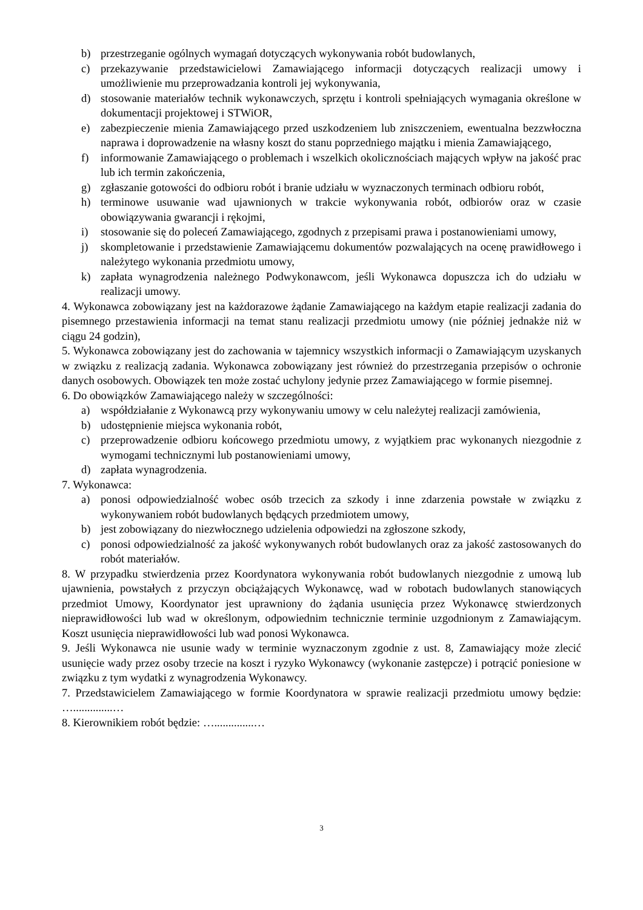b) przestrzeganie ogólnych wymagań dotyczących wykonywania robót budowlanych,
c) przekazywanie przedstawicielowi Zamawiającego informacji dotyczących realizacji umowy i umożliwienie mu przeprowadzania kontroli jej wykonywania,
d) stosowanie materiałów technik wykonawczych, sprzętu i kontroli spełniających wymagania określone w dokumentacji projektowej i STWiOR,
e) zabezpieczenie mienia Zamawiającego przed uszkodzeniem lub zniszczeniem, ewentualna bezzwłoczna naprawa i doprowadzenie na własny koszt do stanu poprzedniego majątku i mienia Zamawiającego,
f) informowanie Zamawiającego o problemach i wszelkich okolicznościach mających wpływ na jakość prac lub ich termin zakończenia,
g) zgłaszanie gotowości do odbioru robót i branie udziału w wyznaczonych terminach odbioru robót,
h) terminowe usuwanie wad ujawnionych w trakcie wykonywania robót, odbiorów oraz w czasie obowiązywania gwarancji i rękojmi,
i) stosowanie się do poleceń Zamawiającego, zgodnych z przepisami prawa i postanowieniami umowy,
j) skompletowanie i przedstawienie Zamawiającemu dokumentów pozwalających na ocenę prawidłowego i należytego wykonania przedmiotu umowy,
k) zapłata wynagrodzenia należnego Podwykonawcom, jeśli Wykonawca dopuszcza ich do udziału w realizacji umowy.
4. Wykonawca zobowiązany jest na każdorazowe żądanie Zamawiającego na każdym etapie realizacji zadania do pisemnego przestawienia informacji na temat stanu realizacji przedmiotu umowy (nie później jednakże niż w ciągu 24 godzin),
5. Wykonawca zobowiązany jest do zachowania w tajemnicy wszystkich informacji o Zamawiającym uzyskanych w związku z realizacją zadania. Wykonawca zobowiązany jest również do przestrzegania przepisów o ochronie danych osobowych. Obowiązek ten może zostać uchylony jedynie przez Zamawiającego w formie pisemnej.
6. Do obowiązków Zamawiającego należy w szczególności:
a) współdziałanie z Wykonawcą przy wykonywaniu umowy w celu należytej realizacji zamówienia,
b) udostępnienie miejsca wykonania robót,
c) przeprowadzenie odbioru końcowego przedmiotu umowy, z wyjątkiem prac wykonanych niezgodnie z wymogami technicznymi lub postanowieniami umowy,
d) zapłata wynagrodzenia.
7. Wykonawca:
a) ponosi odpowiedzialność wobec osób trzecich za szkody i inne zdarzenia powstałe w związku z wykonywaniem robót budowlanych będących przedmiotem umowy,
b) jest zobowiązany do niezwłocznego udzielenia odpowiedzi na zgłoszone szkody,
c) ponosi odpowiedzialność za jakość wykonywanych robót budowlanych oraz za jakość zastosowanych do robót materiałów.
8. W przypadku stwierdzenia przez Koordynatora wykonywania robót budowlanych niezgodnie z umową lub ujawnienia, powstałych z przyczyn obciążających Wykonawcę, wad w robotach budowlanych stanowiących przedmiot Umowy, Koordynator jest uprawniony do żądania usunięcia przez Wykonawcę stwierdzonych nieprawidłowości lub wad w określonym, odpowiednim technicznie terminie uzgodnionym z Zamawiającym. Koszt usunięcia nieprawidłowości lub wad ponosi Wykonawca.
9. Jeśli Wykonawca nie usunie wady w terminie wyznaczonym zgodnie z ust. 8, Zamawiający może zlecić usunięcie wady przez osoby trzecie na koszt i ryzyko Wykonawcy (wykonanie zastępcze) i potrącić poniesione w związku z tym wydatki z wynagrodzenia Wykonawcy.
7. Przedstawicielem Zamawiającego w formie Koordynatora w sprawie realizacji przedmiotu umowy będzie: …..............…
8. Kierownikiem robót będzie: …..............…
3